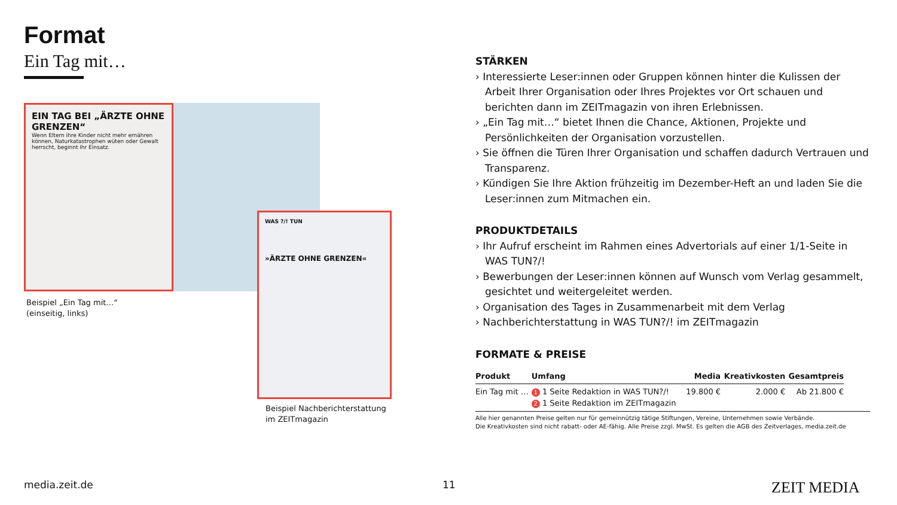Format
Ein Tag mit…
EIN TAG BEI „ÄRZTE OHNE GRENZEN“
Wenn Eltern ihre Kinder nicht mehr ernähren können, Naturkatastrophen wüten oder Gewalt herrscht, beginnt ihr Einsatz.
WAS ?/! TUN
»ÄRZTE OHNE GRENZEN«
Beispiel „Ein Tag mit…“
(einseitig, links)
Beispiel Nachberichterstattung
im ZEITmagazin
STÄRKEN
› Interessierte Leser:innen oder Gruppen können hinter die Kulissen der Arbeit Ihrer Organisation oder Ihres Projektes vor Ort schauen und berichten dann im ZEITmagazin von ihren Erlebnissen.
› „Ein Tag mit…“ bietet Ihnen die Chance, Aktionen, Projekte und Persönlichkeiten der Organisation vorzustellen.
› Sie öffnen die Türen Ihrer Organisation und schaffen dadurch Vertrauen und Transparenz.
› Kündigen Sie Ihre Aktion frühzeitig im Dezember-Heft an und laden Sie die Leser:innen zum Mitmachen ein.
PRODUKTDETAILS
› Ihr Aufruf erscheint im Rahmen eines Advertorials auf einer 1/1-Seite in WAS TUN?/!
› Bewerbungen der Leser:innen können auf Wunsch vom Verlag gesammelt, gesichtet und weitergeleitet werden.
› Organisation des Tages in Zusammenarbeit mit dem Verlag
› Nachberichterstattung in WAS TUN?/! im ZEITmagazin
FORMATE & PREISE
| Produkt | Umfang | Media | Kreativkosten | Gesamtpreis |
| --- | --- | --- | --- | --- |
| Ein Tag mit … | 1 1 Seite Redaktion in WAS TUN?/! 2 1 Seite Redaktion im ZEITmagazin | 19.800 € | 2.000 € | Ab 21.800 € |
Alle hier genannten Preise gelten nur für gemeinnützig tätige Stiftungen, Vereine, Unternehmen sowie Verbände.
Die Kreativkosten sind nicht rabatt- oder AE-fähig. Alle Preise zzgl. MwSt. Es gelten die AGB des Zeitverlages, media.zeit.de
media.zeit.de 11 ZEIT MEDIA